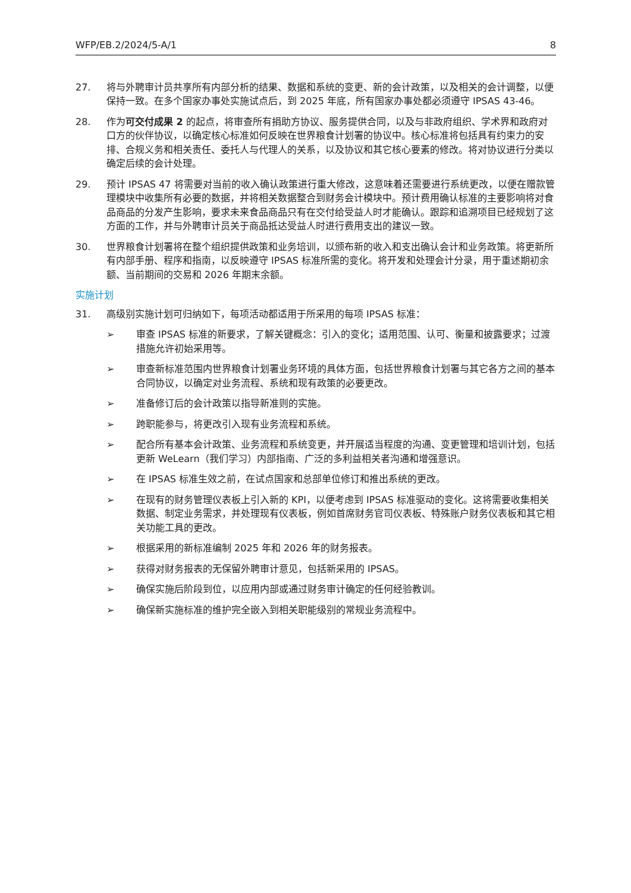WFP/EB.2/2024/5-A/1 8
27. 将与外聘审计员共享所有内部分析的结果、数据和系统的变更、新的会计政策，以及相关的会计调整，以便保持一致。在多个国家办事处实施试点后，到 2025 年底，所有国家办事处都必须遵守 IPSAS 43-46。
28. 作为可交付成果 2 的起点，将审查所有捐助方协议、服务提供合同，以及与非政府组织、学术界和政府对口方的伙伴协议，以确定核心标准如何反映在世界粮食计划署的协议中。核心标准将包括具有约束力的安排、合规义务和相关责任、委托人与代理人的关系，以及协议和其它核心要素的修改。将对协议进行分类以确定后续的会计处理。
29. 预计 IPSAS 47 将需要对当前的收入确认政策进行重大修改，这意味着还需要进行系统更改，以便在赠款管理模块中收集所有必要的数据，并将相关数据整合到财务会计模块中。预计费用确认标准的主要影响将对食品商品的分发产生影响，要求未来食品商品只有在交付给受益人时才能确认。跟踪和追溯项目已经规划了这方面的工作，并与外聘审计员关于商品抵达受益人时进行费用支出的建议一致。
30. 世界粮食计划署将在整个组织提供政策和业务培训，以颁布新的收入和支出确认会计和业务政策。将更新所有内部手册、程序和指南，以反映遵守 IPSAS 标准所需的变化。将开发和处理会计分录，用于重述期初余额、当前期间的交易和 2026 年期末余额。
实施计划
31. 高级别实施计划可归纳如下，每项活动都适用于所采用的每项 IPSAS 标准：
➢ 审查 IPSAS 标准的新要求，了解关键概念：引入的变化；适用范围、认可、衡量和披露要求；过渡措施允许初始采用等。
➢ 审查新标准范围内世界粮食计划署业务环境的具体方面，包括世界粮食计划署与其它各方之间的基本合同协议，以确定对业务流程、系统和现有政策的必要更改。
➢ 准备修订后的会计政策以指导新准则的实施。
➢ 跨职能参与，将更改引入现有业务流程和系统。
➢ 配合所有基本会计政策、业务流程和系统变更，并开展适当程度的沟通、变更管理和培训计划，包括更新 WeLearn（我们学习）内部指南、广泛的多利益相关者沟通和增强意识。
➢ 在 IPSAS 标准生效之前，在试点国家和总部单位修订和推出系统的更改。
➢ 在现有的财务管理仪表板上引入新的 KPI，以便考虑到 IPSAS 标准驱动的变化。这将需要收集相关数据、制定业务需求，并处理现有仪表板，例如首席财务官司仪表板、特殊账户财务仪表板和其它相关功能工具的更改。
➢ 根据采用的新标准编制 2025 年和 2026 年的财务报表。
➢ 获得对财务报表的无保留外聘审计意见，包括新采用的 IPSAS。
➢ 确保实施后阶段到位，以应用内部或通过财务审计确定的任何经验教训。
➢ 确保新实施标准的维护完全嵌入到相关职能级别的常规业务流程中。